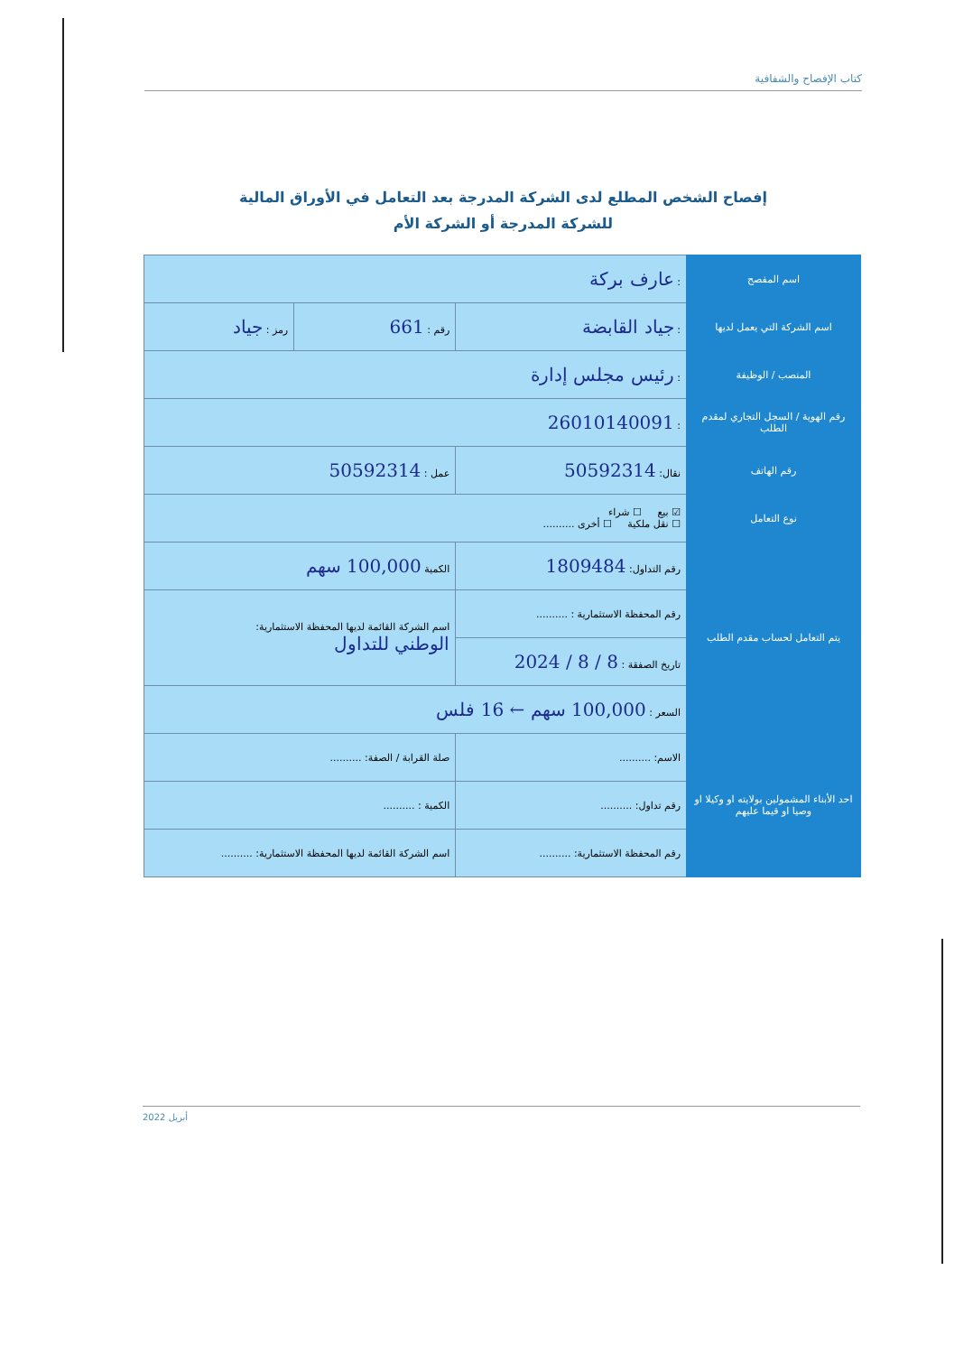كتاب الإفصاح والشفافية
إفصاح الشخص المطلع لدى الشركة المدرجة بعد التعامل في الأوراق المالية
للشركة المدرجة أو الشركة الأم
| اسم المفصح | : عارف بركة | | |
| اسم الشركة التي يعمل لديها | : جياد القابضة | رقم : 661 | رمز : جياد |
| المنصب / الوظيفة | : رئيس مجلس إدارة | | |
| رقم الهوية / السجل التجاري لمقدم الطلب | : 26010140091 | | |
| رقم الهاتف | نقال: 50592314 | عمل : 50592314 | |
| نوع التعامل | ☑ بيع ☐ شراء ☐ نقل ملكية ☐ أخرى .......... | | |
| يتم التعامل لحساب مقدم الطلب | رقم التداول: 1809484 | الكمية 100,000 سهم | |
| | رقم المحفظة الاستثمارية : .......... | اسم الشركة القائمة لديها المحفظة الاستثمارية: الوطني للتداول | |
| | تاريخ الصفقة : 8 / 8 / 2024 | | |
| | السعر : 100,000 سهم ← 16 فلس | | |
| احد الأبناء المشمولين بولايته او وكيلا او وصيا او قيما عليهم | الاسم: .......... | صلة القرابة / الصفة: .......... | |
| | رقم تداول: .......... | الكمية : .......... | |
| | رقم المحفظة الاستثمارية: .......... | اسم الشركة القائمة لديها المحفظة الاستثمارية: .......... | |
أبريل 2022